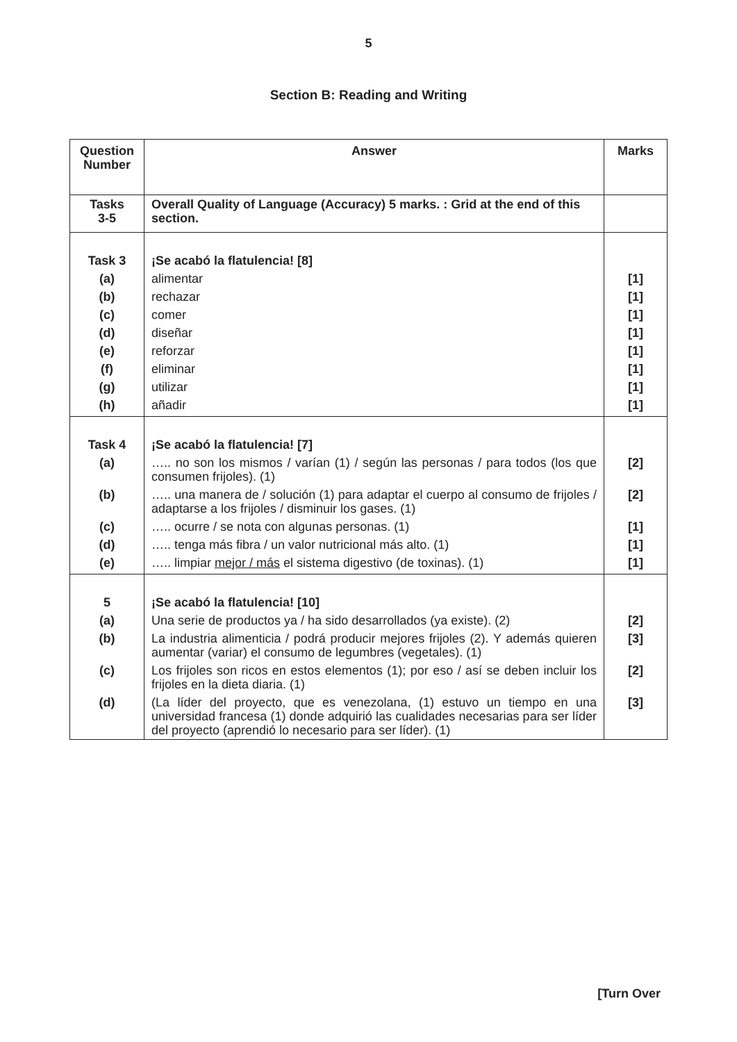5
Section B: Reading and Writing
| Question Number | Answer | Marks |
| --- | --- | --- |
| Tasks 3-5 | Overall Quality of Language (Accuracy) 5 marks. : Grid at the end of this section. | |
| Task 3 | ¡Se acabó la flatulencia! [8] | |
| (a) | alimentar | [1] |
| (b) | rechazar | [1] |
| (c) | comer | [1] |
| (d) | diseñar | [1] |
| (e) | reforzar | [1] |
| (f) | eliminar | [1] |
| (g) | utilizar | [1] |
| (h) | añadir | [1] |
| Task 4 | ¡Se acabó la flatulencia! [7] | |
| (a) | ….. no son los mismos / varían (1) / según las personas / para todos (los que consumen frijoles). (1) | [2] |
| (b) | ….. una manera de / solución (1) para adaptar el cuerpo al consumo de frijoles / adaptarse a los frijoles / disminuir los gases. (1) | [2] |
| (c) | ….. ocurre / se nota con algunas personas. (1) | [1] |
| (d) | ….. tenga más fibra / un valor nutricional más alto. (1) | [1] |
| (e) | ….. limpiar mejor / más el sistema digestivo (de toxinas). (1) | [1] |
| 5 | ¡Se acabó la flatulencia! [10] | |
| (a) | Una serie de productos ya / ha sido desarrollados (ya existe). (2) | [2] |
| (b) | La industria alimenticia / podrá producir mejores frijoles (2). Y además quieren aumentar (variar) el consumo de legumbres (vegetales). (1) | [3] |
| (c) | Los frijoles son ricos en estos elementos (1); por eso / así se deben incluir los frijoles en la dieta diaria. (1) | [2] |
| (d) | (La líder del proyecto, que es venezolana, (1) estuvo un tiempo en una universidad francesa (1) donde adquirió las cualidades necesarias para ser líder del proyecto (aprendió lo necesario para ser líder). (1) | [3] |
[Turn Over